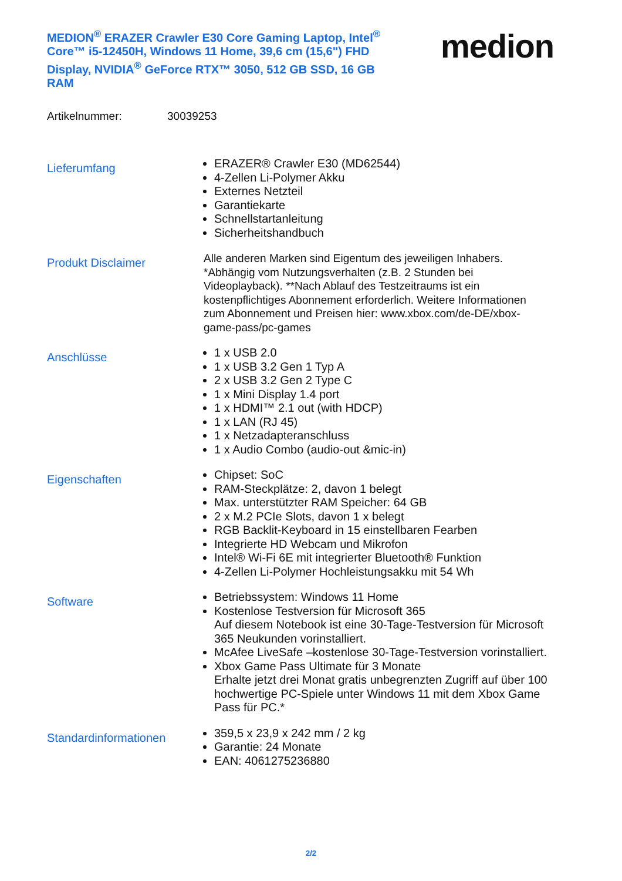MEDION<sup>®</sup> ERAZER Crawler E30 Core Gaming Laptop, Intel<sup>®</sup> Core™ i5-12450H, Windows 11 Home, 39,6 cm (15,6") FHD Display, NVIDIA<sup>®</sup> GeForce RTX™ 3050, 512 GB SSD, 16 GB RAM
medion
Artikelnummer: 30039253
Lieferumfang
ERAZER® Crawler E30 (MD62544)
4-Zellen Li-Polymer Akku
Externes Netzteil
Garantiekarte
Schnellstartanleitung
Sicherheitshandbuch
Produkt Disclaimer
Alle anderen Marken sind Eigentum des jeweiligen Inhabers. *Abhängig vom Nutzungsverhalten (z.B. 2 Stunden bei Videoplayback). **Nach Ablauf des Testzeitraums ist ein kostenpflichtiges Abonnement erforderlich. Weitere Informationen zum Abonnement und Preisen hier: www.xbox.com/de-DE/xbox-game-pass/pc-games
Anschlüsse
1 x USB 2.0
1 x USB 3.2 Gen 1 Typ A
2 x USB 3.2 Gen 2 Type C
1 x Mini Display 1.4 port
1 x HDMI™ 2.1 out (with HDCP)
1 x LAN (RJ 45)
1 x Netzadapteranschluss
1 x Audio Combo (audio-out &mic-in)
Eigenschaften
Chipset: SoC
RAM-Steckplätze: 2, davon 1 belegt
Max. unterstützter RAM Speicher: 64 GB
2 x M.2 PCIe Slots, davon 1 x belegt
RGB Backlit-Keyboard in 15 einstellbaren Fearben
Integrierte HD Webcam und Mikrofon
Intel® Wi-Fi 6E mit integrierter Bluetooth® Funktion
4-Zellen Li-Polymer Hochleistungsakku mit 54 Wh
Software
Betriebssystem: Windows 11 Home
Kostenlose Testversion für Microsoft 365
Auf diesem Notebook ist eine 30-Tage-Testversion für Microsoft 365 Neukunden vorinstalliert.
McAfee LiveSafe –kostenlose 30-Tage-Testversion vorinstalliert.
Xbox Game Pass Ultimate für 3 Monate
Erhalte jetzt drei Monat gratis unbegrenzten Zugriff auf über 100 hochwertige PC-Spiele unter Windows 11 mit dem Xbox Game Pass für PC.*
Standardinformationen
359,5 x 23,9 x 242 mm / 2 kg
Garantie: 24 Monate
EAN: 4061275236880
2/2